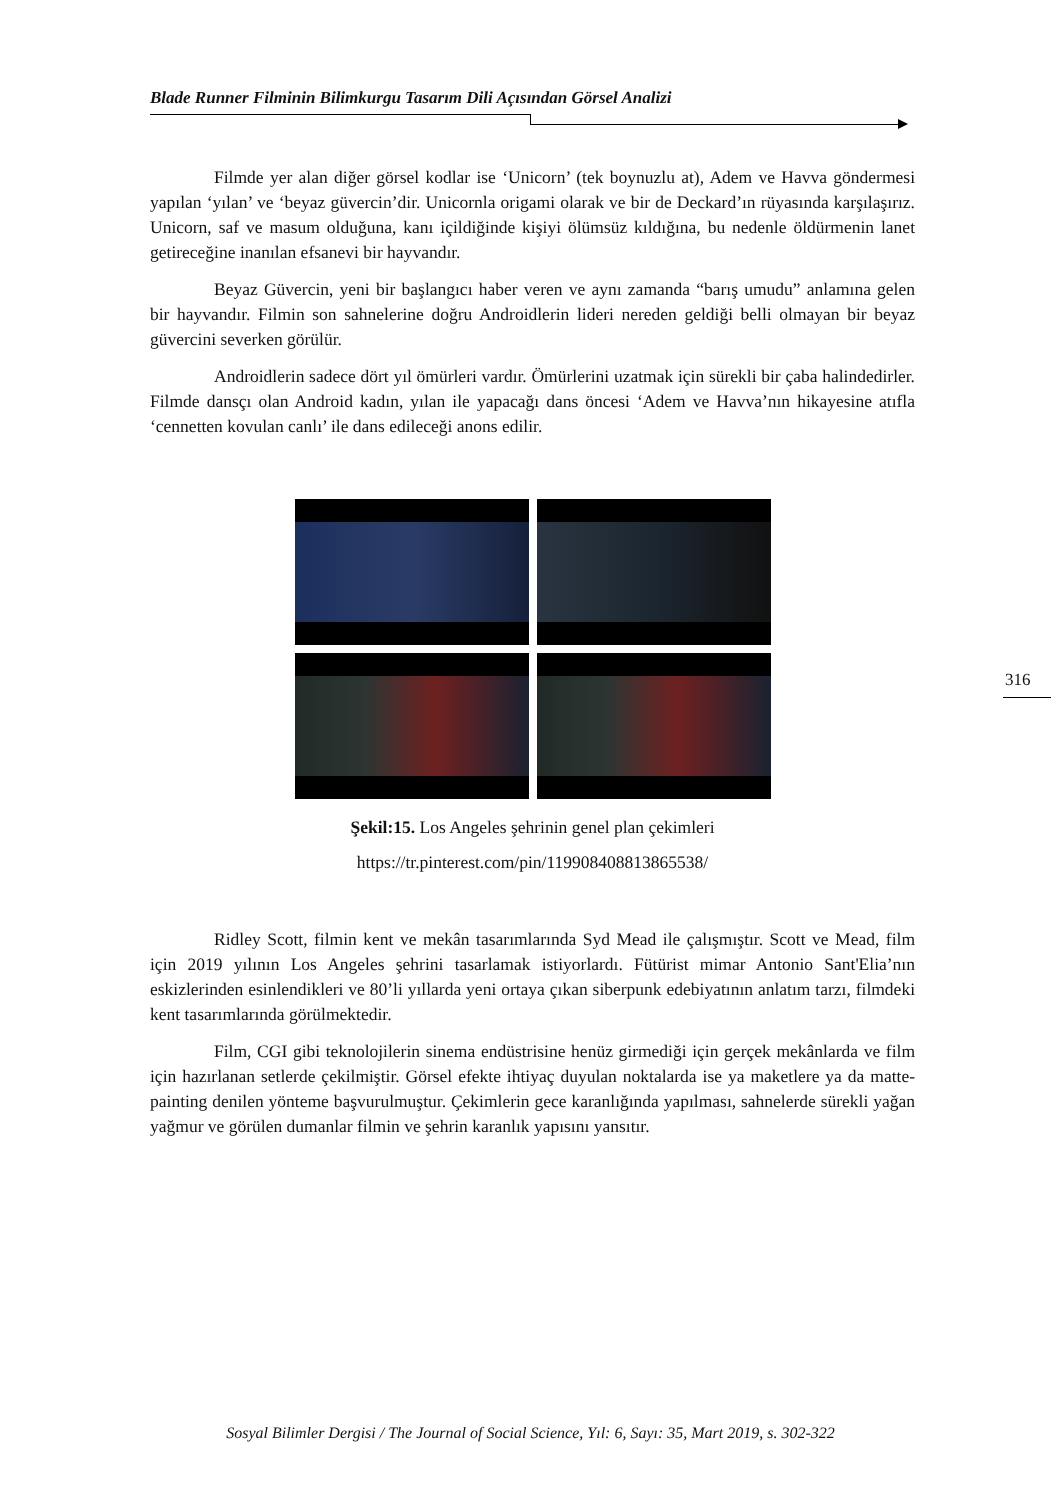Blade Runner Filminin Bilimkurgu Tasarım Dili Açısından Görsel Analizi
Filmde yer alan diğer görsel kodlar ise ‘Unicorn’ (tek boynuzlu at), Adem ve Havva göndermesi yapılan ‘yılan’ ve ‘beyaz güvercin’dir. Unicornla origami olarak ve bir de Deckard’ın rüyasında karşılaşırız. Unicorn, saf ve masum olduğuna, kanı içildiğinde kişiyi ölümsüz kıldığına, bu nedenle öldürmenin lanet getireceğine inanılan efsanevi bir hayvandır.
Beyaz Güvercin, yeni bir başlangıcı haber veren ve aynı zamanda “barış umudu” anlamına gelen bir hayvandır. Filmin son sahnelerine doğru Androidlerin lideri nereden geldiği belli olmayan bir beyaz güvercini severken görülür.
Androidlerin sadece dört yıl ömürleri vardır. Ömürlerini uzatmak için sürekli bir çaba halindedirler. Filmde dansçı olan Android kadın, yılan ile yapacağı dans öncesi ‘Adem ve Havva’nın hikayesine atıfla ‘cennetten kovulan canlı’ ile dans edileceği anons edilir.
Şekil:15. Los Angeles şehrinin genel plan çekimleri
https://tr.pinterest.com/pin/119908408813865538/
Ridley Scott, filmin kent ve mekân tasarımlarında Syd Mead ile çalışmıştır. Scott ve Mead, film için 2019 yılının Los Angeles şehrini tasarlamak istiyorlardı. Fütürist mimar Antonio Sant'Elia’nın eskizlerinden esinlendikleri ve 80’li yıllarda yeni ortaya çıkan siberpunk edebiyatının anlatım tarzı, filmdeki kent tasarımlarında görülmektedir.
Film, CGI gibi teknolojilerin sinema endüstrisine henüz girmediği için gerçek mekânlarda ve film için hazırlanan setlerde çekilmiştir. Görsel efekte ihtiyaç duyulan noktalarda ise ya maketlere ya da matte-painting denilen yönteme başvurulmuştur. Çekimlerin gece karanlığında yapılması, sahnelerde sürekli yağan yağmur ve görülen dumanlar filmin ve şehrin karanlık yapısını yansıtır.
316
Sosyal Bilimler Dergisi / The Journal of Social Science, Yıl: 6, Sayı: 35, Mart 2019, s. 302-322